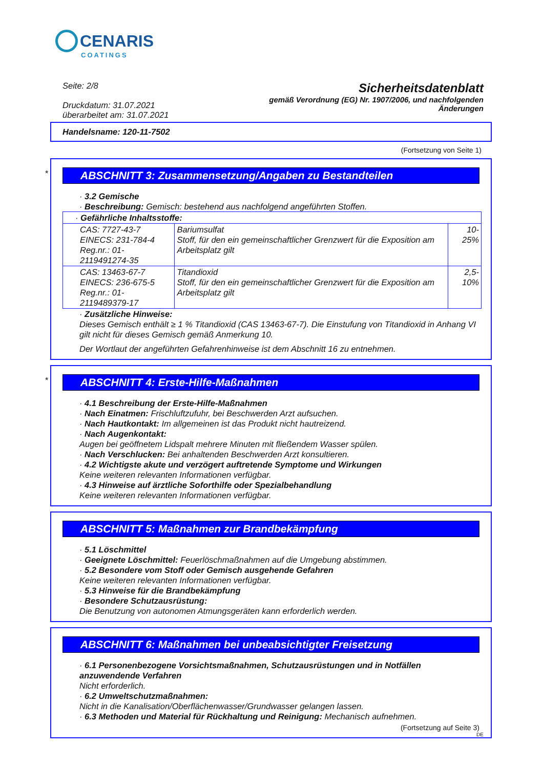CENARIS
COATINGS
Seite: 2/8
Druckdatum: 31.07.2021
überarbeitet am: 31.07.2021
Sicherheitsdatenblatt
gemäß Verordnung (EG) Nr. 1907/2006, und nachfolgenden
Änderungen
Handelsname: 120-11-7502
(Fortsetzung von Seite 1)
*
ABSCHNITT 3: Zusammensetzung/Angaben zu Bestandteilen
· 3.2 Gemische
· Beschreibung: Gemisch: bestehend aus nachfolgend angeführten Stoffen.
| · Gefährliche Inhaltsstoffe: | | |
| CAS: 7727-43-7 EINECS: 231-784-4 Reg.nr.: 01-2119491274-35 | Bariumsulfat Stoff, für den ein gemeinschaftlicher Grenzwert für die Exposition am Arbeitsplatz gilt | 10-25% |
| CAS: 13463-67-7 EINECS: 236-675-5 Reg.nr.: 01-2119489379-17 | Titandioxid Stoff, für den ein gemeinschaftlicher Grenzwert für die Exposition am Arbeitsplatz gilt | 2,5-10% |
· Zusätzliche Hinweise:
Dieses Gemisch enthält ≥ 1 % Titandioxid (CAS 13463-67-7). Die Einstufung von Titandioxid in Anhang VI gilt nicht für dieses Gemisch gemäß Anmerkung 10.
Der Wortlaut der angeführten Gefahrenhinweise ist dem Abschnitt 16 zu entnehmen.
*
ABSCHNITT 4: Erste-Hilfe-Maßnahmen
· 4.1 Beschreibung der Erste-Hilfe-Maßnahmen
· Nach Einatmen: Frischluftzufuhr, bei Beschwerden Arzt aufsuchen.
· Nach Hautkontakt: Im allgemeinen ist das Produkt nicht hautreizend.
· Nach Augenkontakt:
Augen bei geöffnetem Lidspalt mehrere Minuten mit fließendem Wasser spülen.
· Nach Verschlucken: Bei anhaltenden Beschwerden Arzt konsultieren.
· 4.2 Wichtigste akute und verzögert auftretende Symptome und Wirkungen
Keine weiteren relevanten Informationen verfügbar.
· 4.3 Hinweise auf ärztliche Soforthilfe oder Spezialbehandlung
Keine weiteren relevanten Informationen verfügbar.
ABSCHNITT 5: Maßnahmen zur Brandbekämpfung
· 5.1 Löschmittel
· Geeignete Löschmittel: Feuerlöschmaßnahmen auf die Umgebung abstimmen.
· 5.2 Besondere vom Stoff oder Gemisch ausgehende Gefahren
Keine weiteren relevanten Informationen verfügbar.
· 5.3 Hinweise für die Brandbekämpfung
· Besondere Schutzausrüstung:
Die Benutzung von autonomen Atmungsgeräten kann erforderlich werden.
ABSCHNITT 6: Maßnahmen bei unbeabsichtigter Freisetzung
· 6.1 Personenbezogene Vorsichtsmaßnahmen, Schutzausrüstungen und in Notfällen anzuwendende Verfahren
Nicht erforderlich.
· 6.2 Umweltschutzmaßnahmen:
Nicht in die Kanalisation/Oberflächenwasser/Grundwasser gelangen lassen.
· 6.3 Methoden und Material für Rückhaltung und Reinigung: Mechanisch aufnehmen.
(Fortsetzung auf Seite 3)
DE